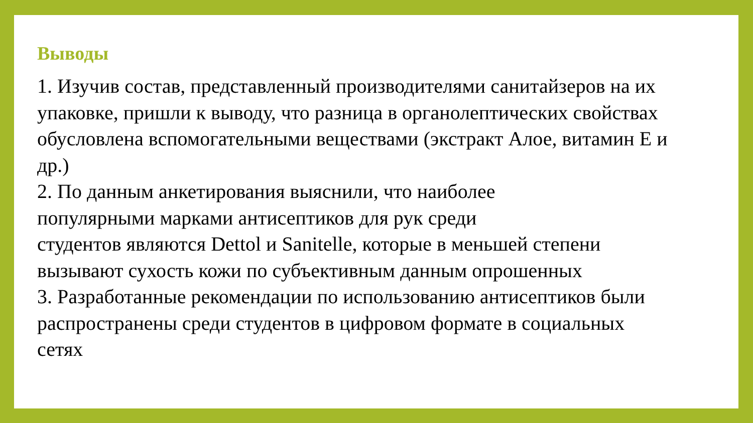Выводы
1. Изучив состав, представленный производителями санитайзеров на их
упаковке, пришли к выводу, что разница в органолептических свойствах
обусловлена вспомогательными веществами (экстракт Алое, витамин Е и
др.)
2. По данным анкетирования выяснили, что наиболее
популярными марками антисептиков для рук среди
студентов являются Dettol и Sanitelle, которые в меньшей степени
вызывают сухость кожи по субъективным данным опрошенных
3. Разработанные рекомендации по использованию антисептиков были
распространены среди студентов в цифровом формате в социальных
сетях